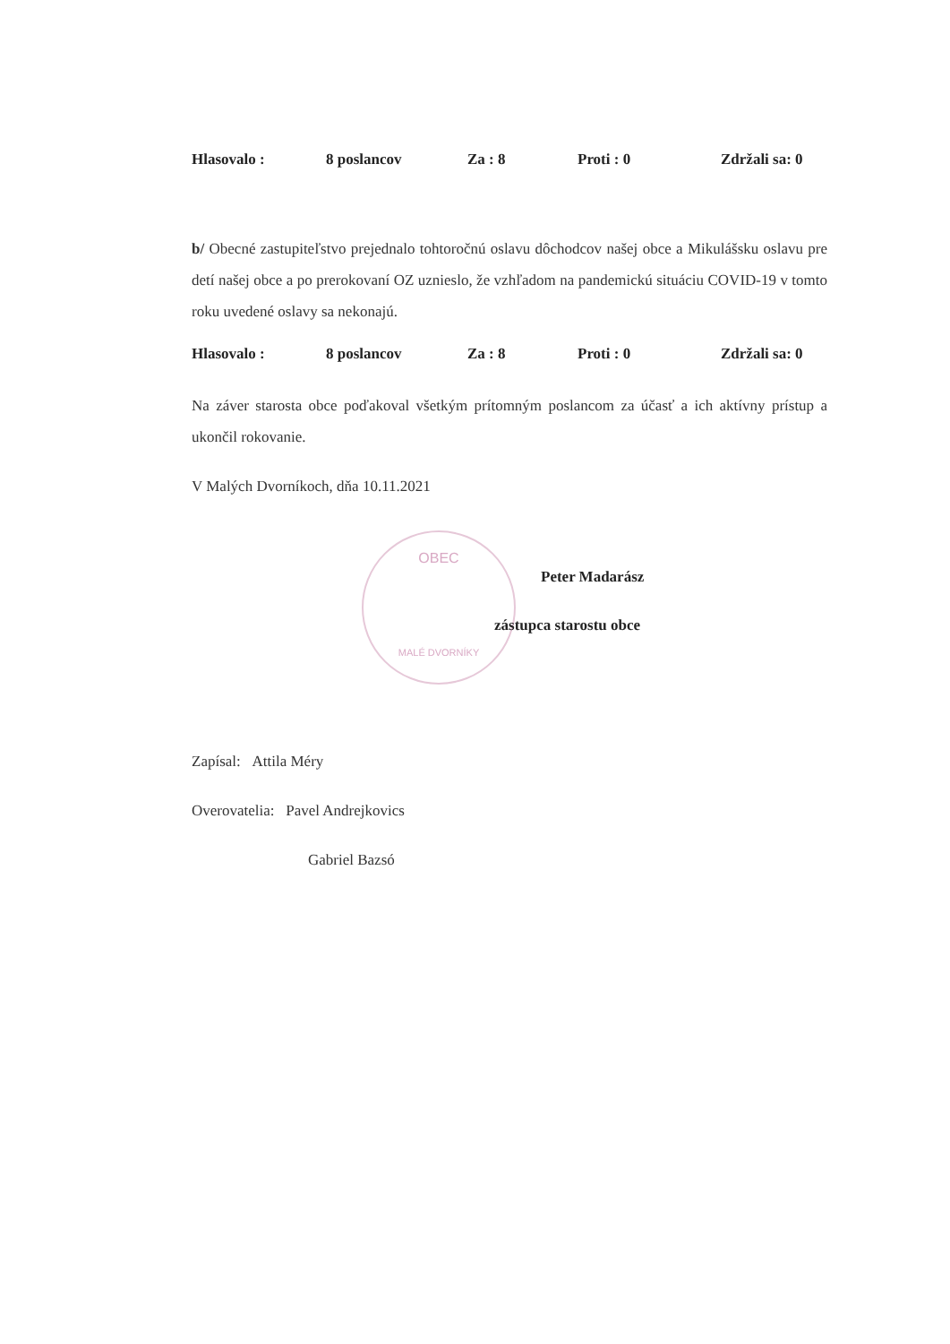Hlasovalo : 8 poslancov Za : 8 Proti : 0 Zdržali sa: 0
b/ Obecné zastupiteľstvo prejednalo tohtoročnú oslavu dôchodcov našej obce a Mikulášsku oslavu pre detí našej obce a po prerokovaní OZ uznieslo, že vzhľadom na pandemickú situáciu COVID-19 v tomto roku uvedené oslavy sa nekonajú.
Hlasovalo : 8 poslancov Za : 8 Proti : 0 Zdržali sa: 0
Na záver starosta obce poďakoval všetkým prítomným poslancom za účasť a ich aktívny prístup a ukončil rokovanie.
V Malých Dvorníkoch, dňa 10.11.2021
OBEC
MALÉ DVORNÍKY
Peter Madarász
zástupca starostu obce
Zapísal: Attila Méry
Overovatelia: Pavel Andrejkovics
Gabriel Bazsó